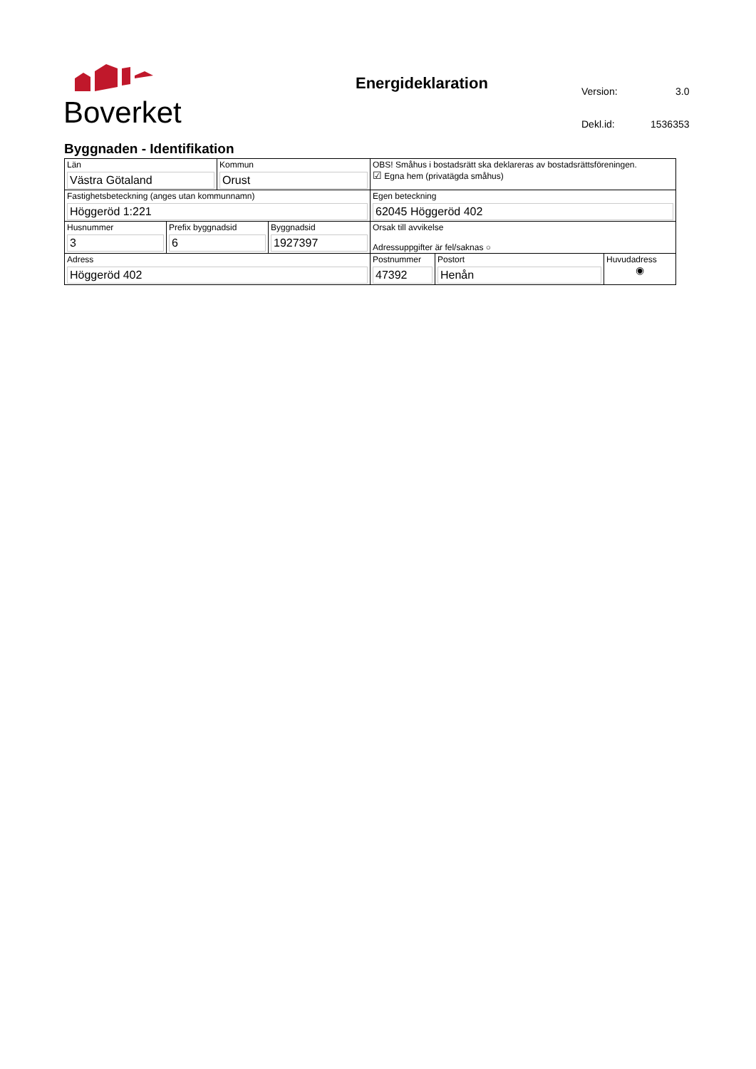Boverket
Energideklaration
| Version: | 3.0 |
| Dekl.id: | 1536353 |
Byggnaden - Identifikation
| Län Västra Götaland | | Kommun Orust | | OBS! Småhus i bostadsrätt ska deklareras av bostadsrättsföreningen. ☑ Egna hem (privatägda småhus) | | |
| Fastighetsbeteckning (anges utan kommunnamn) Höggeröd 1:221 | | | | Egen beteckning 62045 Höggeröd 402 | | |
| Husnummer 3 | Prefix byggnadsid 6 | | Byggnadsid 1927397 | Orsak till avvikelse Adressuppgifter är fel/saknas ○ | | |
| Adress Höggeröd 402 | | | | Postnummer 47392 | Postort Henån | Huvudadress ◉ |